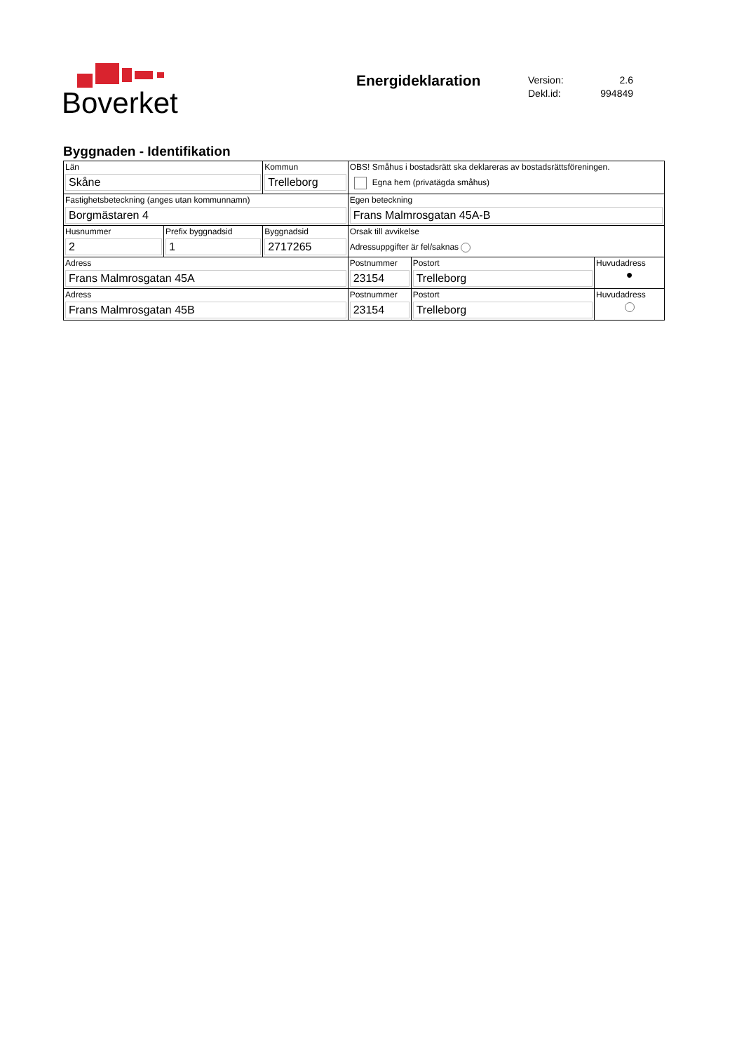Boverket
Energideklaration
Version: 2.6
Dekl.id: 994849
Byggnaden - Identifikation
| Län Skåne | | Kommun Trelleborg | OBS! Småhus i bostadsrätt ska deklareras av bostadsrättsföreningen. Egna hem (privatägda småhus) | | |
| Fastighetsbeteckning (anges utan kommunnamn) Borgmästaren 4 | | | Egen beteckning Frans Malmrosgatan 45A-B | | |
| Husnummer 2 | Prefix byggnadsid 1 | Byggnadsid 2717265 | Orsak till avvikelse Adressuppgifter är fel/saknas | | |
| Adress Frans Malmrosgatan 45A | | | Postnummer 23154 | Postort Trelleborg | Huvudadress ● |
| Adress Frans Malmrosgatan 45B | | | Postnummer 23154 | Postort Trelleborg | Huvudadress |